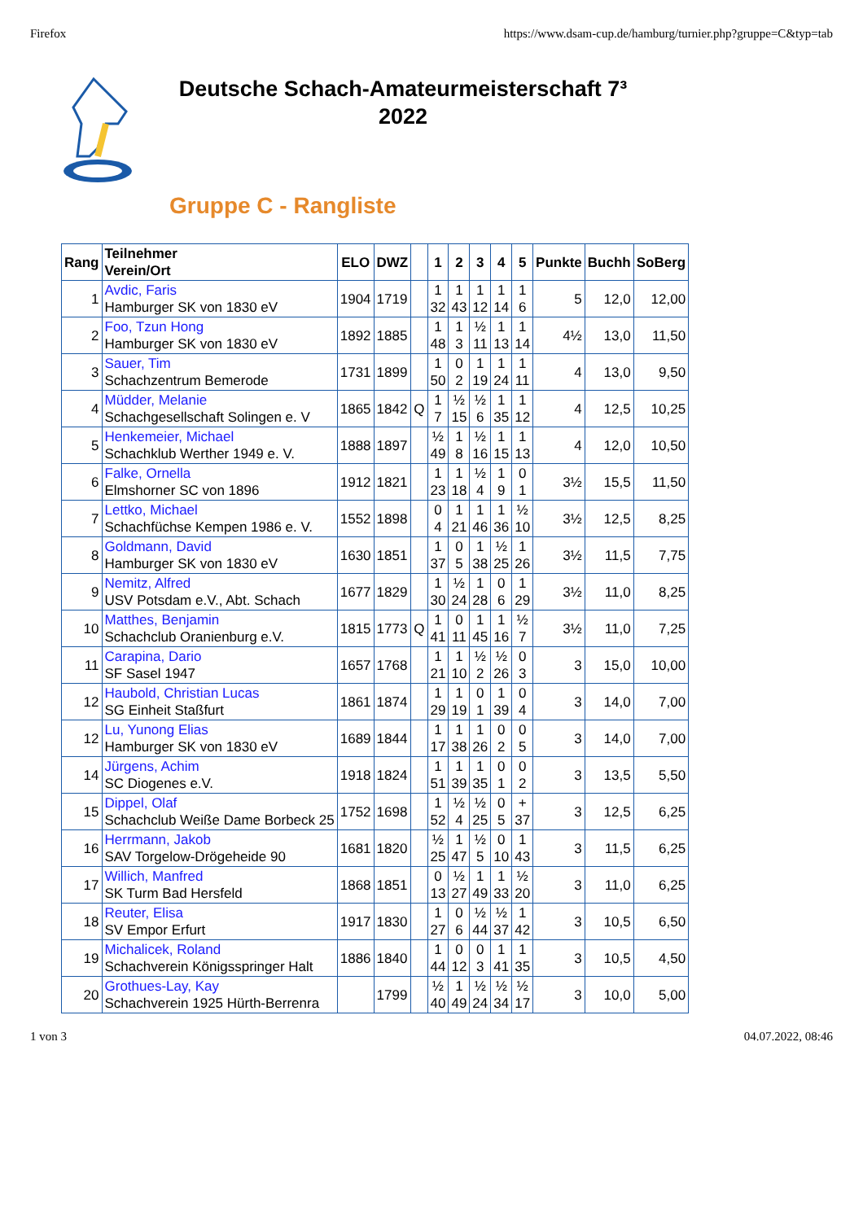Firefox https://www.dsam-cup.de/hamburg/turnier.php?gruppe=C&typ=tab
Deutsche Schach-Amateurmeisterschaft 7³
2022
Gruppe C - Rangliste
| Rang | Teilnehmer Verein/Ort | ELO | DWZ | | 1 | 2 | 3 | 4 | 5 | Punkte | Buchh | SoBerg |
| --- | --- | --- | --- | --- | --- | --- | --- | --- | --- | --- | --- | --- |
| 1 | Avdic, Faris Hamburger SK von 1830 eV | 1904 | 1719 | | 1 32 | 1 43 | 1 12 | 1 14 | 1 6 | 5 | 12,0 | 12,00 |
| 2 | Foo, Tzun Hong Hamburger SK von 1830 eV | 1892 | 1885 | | 1 48 | 1 3 | ½ 11 | 1 13 | 1 14 | 4½ | 13,0 | 11,50 |
| 3 | Sauer, Tim Schachzentrum Bemerode | 1731 | 1899 | | 1 50 | 0 2 | 1 19 | 1 24 | 1 11 | 4 | 13,0 | 9,50 |
| 4 | Müdder, Melanie Schachgesellschaft Solingen e. V | 1865 | 1842 | Q | 1 7 | ½ 15 | ½ 6 | 1 35 | 1 12 | 4 | 12,5 | 10,25 |
| 5 | Henkemeier, Michael Schachklub Werther 1949 e. V. | 1888 | 1897 | | ½ 49 | 1 8 | ½ 16 | 1 15 | 1 13 | 4 | 12,0 | 10,50 |
| 6 | Falke, Ornella Elmshorner SC von 1896 | 1912 | 1821 | | 1 23 | 1 18 | ½ 4 | 1 9 | 0 1 | 3½ | 15,5 | 11,50 |
| 7 | Lettko, Michael Schachfüchse Kempen 1986 e. V. | 1552 | 1898 | | 0 4 | 1 21 | 1 46 | 1 36 | ½ 10 | 3½ | 12,5 | 8,25 |
| 8 | Goldmann, David Hamburger SK von 1830 eV | 1630 | 1851 | | 1 37 | 0 5 | 1 38 | ½ 25 | 1 26 | 3½ | 11,5 | 7,75 |
| 9 | Nemitz, Alfred USV Potsdam e.V., Abt. Schach | 1677 | 1829 | | 1 30 | ½ 24 | 1 28 | 0 6 | 1 29 | 3½ | 11,0 | 8,25 |
| 10 | Matthes, Benjamin Schachclub Oranienburg e.V. | 1815 | 1773 | Q | 1 41 | 0 11 | 1 45 | 1 16 | ½ 7 | 3½ | 11,0 | 7,25 |
| 11 | Carapina, Dario SF Sasel 1947 | 1657 | 1768 | | 1 21 | 1 10 | ½ 2 | ½ 26 | 0 3 | 3 | 15,0 | 10,00 |
| 12 | Haubold, Christian Lucas SG Einheit Staßfurt | 1861 | 1874 | | 1 29 | 1 19 | 0 1 | 1 39 | 0 4 | 3 | 14,0 | 7,00 |
| 12 | Lu, Yunong Elias Hamburger SK von 1830 eV | 1689 | 1844 | | 1 17 | 1 38 | 1 26 | 0 2 | 0 5 | 3 | 14,0 | 7,00 |
| 14 | Jürgens, Achim SC Diogenes e.V. | 1918 | 1824 | | 1 51 | 1 39 | 1 35 | 0 1 | 0 2 | 3 | 13,5 | 5,50 |
| 15 | Dippel, Olaf Schachclub Weiße Dame Borbeck 25 | 1752 | 1698 | | 1 52 | ½ 4 | ½ 25 | 0 5 | + 37 | 3 | 12,5 | 6,25 |
| 16 | Herrmann, Jakob SAV Torgelow-Drögeheide 90 | 1681 | 1820 | | ½ 25 | 1 47 | ½ 5 | 0 10 | 1 43 | 3 | 11,5 | 6,25 |
| 17 | Willich, Manfred SK Turm Bad Hersfeld | 1868 | 1851 | | 0 13 | ½ 27 | 1 49 | 1 33 | ½ 20 | 3 | 11,0 | 6,25 |
| 18 | Reuter, Elisa SV Empor Erfurt | 1917 | 1830 | | 1 27 | 0 6 | ½ 44 | ½ 37 | 1 42 | 3 | 10,5 | 6,50 |
| 19 | Michalicek, Roland Schachverein Königsspringer Halt | 1886 | 1840 | | 1 44 | 0 12 | 0 3 | 1 41 | 1 35 | 3 | 10,5 | 4,50 |
| 20 | Grothues-Lay, Kay Schachverein 1925 Hürth-Berrenra | | 1799 | | ½ 40 | 1 49 | ½ 24 | ½ 34 | ½ 17 | 3 | 10,0 | 5,00 |
1 von 3 04.07.2022, 08:46